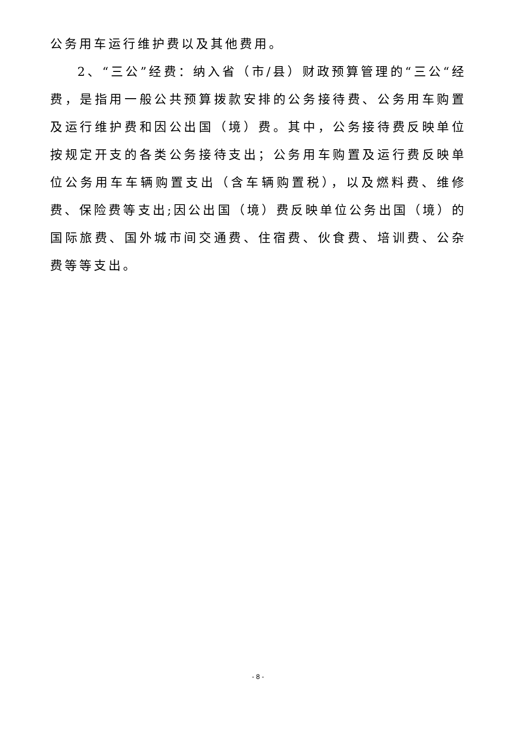公务用车运行维护费以及其他费用。
2、“三公”经费：纳入省（市/县）财政预算管理的“三公“经费，是指用一般公共预算拨款安排的公务接待费、公务用车购置及运行维护费和因公出国（境）费。其中，公务接待费反映单位按规定开支的各类公务接待支出；公务用车购置及运行费反映单位公务用车车辆购置支出（含车辆购置税），以及燃料费、维修费、保险费等支出;因公出国（境）费反映单位公务出国（境）的国际旅费、国外城市间交通费、住宿费、伙食费、培训费、公杂费等等支出。
- 8 -